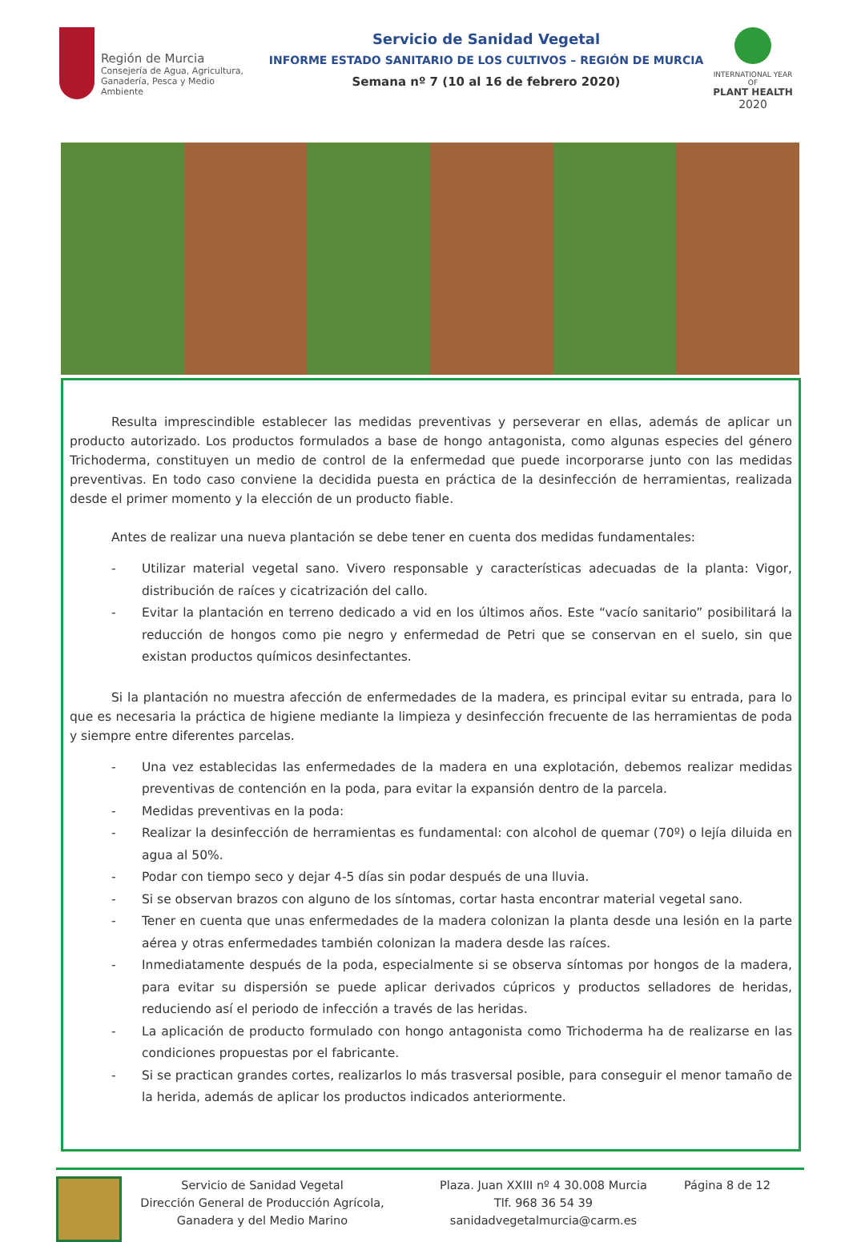Región de Murcia
Consejería de Agua, Agricultura,
Ganadería, Pesca y Medio Ambiente
Servicio de Sanidad Vegetal
INFORME ESTADO SANITARIO DE LOS CULTIVOS – REGIÓN DE MURCIA
Semana nº 7 (10 al 16 de febrero 2020)
INTERNATIONAL YEAR OF
PLANT HEALTH
2020
Resulta imprescindible establecer las medidas preventivas y perseverar en ellas, además de aplicar un producto autorizado. Los productos formulados a base de hongo antagonista, como algunas especies del género Trichoderma, constituyen un medio de control de la enfermedad que puede incorporarse junto con las medidas preventivas. En todo caso conviene la decidida puesta en práctica de la desinfección de herramientas, realizada desde el primer momento y la elección de un producto fiable.
Antes de realizar una nueva plantación se debe tener en cuenta dos medidas fundamentales:
- Utilizar material vegetal sano. Vivero responsable y características adecuadas de la planta: Vigor, distribución de raíces y cicatrización del callo.
- Evitar la plantación en terreno dedicado a vid en los últimos años. Este “vacío sanitario” posibilitará la reducción de hongos como pie negro y enfermedad de Petri que se conservan en el suelo, sin que existan productos químicos desinfectantes.
Si la plantación no muestra afección de enfermedades de la madera, es principal evitar su entrada, para lo que es necesaria la práctica de higiene mediante la limpieza y desinfección frecuente de las herramientas de poda y siempre entre diferentes parcelas.
- Una vez establecidas las enfermedades de la madera en una explotación, debemos realizar medidas preventivas de contención en la poda, para evitar la expansión dentro de la parcela.
- Medidas preventivas en la poda:
- Realizar la desinfección de herramientas es fundamental: con alcohol de quemar (70º) o lejía diluida en agua al 50%.
- Podar con tiempo seco y dejar 4-5 días sin podar después de una lluvia.
- Si se observan brazos con alguno de los síntomas, cortar hasta encontrar material vegetal sano.
- Tener en cuenta que unas enfermedades de la madera colonizan la planta desde una lesión en la parte aérea y otras enfermedades también colonizan la madera desde las raíces.
- Inmediatamente después de la poda, especialmente si se observa síntomas por hongos de la madera, para evitar su dispersión se puede aplicar derivados cúpricos y productos selladores de heridas, reduciendo así el periodo de infección a través de las heridas.
- La aplicación de producto formulado con hongo antagonista como Trichoderma ha de realizarse en las condiciones propuestas por el fabricante.
- Si se practican grandes cortes, realizarlos lo más trasversal posible, para conseguir el menor tamaño de la herida, además de aplicar los productos indicados anteriormente.
Servicio de Sanidad Vegetal
Dirección General de Producción Agrícola,
Ganadera y del Medio Marino
Plaza. Juan XXIII nº 4 30.008 Murcia
Tlf. 968 36 54 39
sanidadvegetalmurcia@carm.es
Página 8 de 12